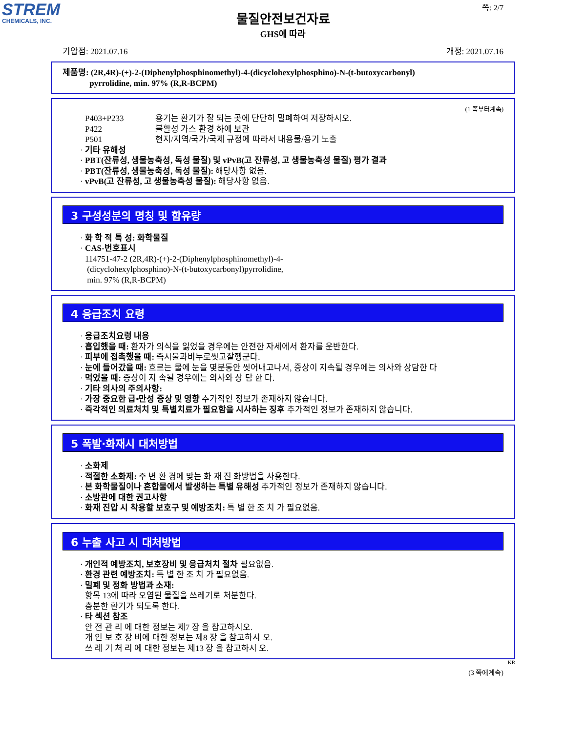STREM
CHEMICALS, INC.
쪽: 2/7
물질안전보건자료
GHS에 따라
기압점: 2021.07.16 개정: 2021.07.16
제품명: (2R,4R)-(+)-2-(Diphenylphosphinomethyl)-4-(dicyclohexylphosphino)-N-(t-butoxycarbonyl)
pyrrolidine, min. 97% (R,R-BCPM)
(1 쪽부터계속)
P403+P233 용기는 환기가 잘 되는 곳에 단단히 밀폐하여 저장하시오.
P422 불활성 가스 환경 하에 보관
P501 현지/지역/국가/국제 규정에 따라서 내용물/용기 노출
· 기타 유해성
· PBT(잔류성, 생물농축성, 독성 물질) 및 vPvB(고 잔류성, 고 생물농축성 물질) 평가 결과
· PBT(잔류성, 생물농축성, 독성 물질): 해당사항 없음.
· vPvB(고 잔류성, 고 생물농축성 물질): 해당사항 없음.
3 구성성분의 명칭 및 함유량
· 화 학 적 특 성: 화학물질
· CAS-번호표시
114751-47-2 (2R,4R)-(+)-2-(Diphenylphosphinomethyl)-4-
(dicyclohexylphosphino)-N-(t-butoxycarbonyl)pyrrolidine,
min. 97% (R,R-BCPM)
4 응급조치 요령
· 응급조치요령 내용
· 흡입했을 때: 환자가 의식을 잃었을 경우에는 안전한 자세에서 환자를 운반한다.
· 피부에 접촉했을 때: 즉시물과비누로씻고잘헹군다.
· 눈에 들어갔을 때: 흐르는 물에 눈을 몇분동안 씻어내고나서, 증상이 지속될 경우에는 의사와 상담한 다
· 먹었을 때: 증상이 지 속될 경우에는 의사와 상 담 한 다.
· 기타 의사의 주의사항:
· 가장 중요한 급•만성 증상 및 영향 추가적인 정보가 존재하지 않습니다.
· 즉각적인 의료처치 및 특별치료가 필요함을 시사하는 징후 추가적인 정보가 존재하지 않습니다.
5 폭발·화재시 대처방법
· 소화제
· 적절한 소화제: 주 변 환 경에 맞는 화 재 진 화방법을 사용한다.
· 본 화학물질이나 혼합물에서 발생하는 특별 유해성 추가적인 정보가 존재하지 않습니다.
· 소방관에 대한 권고사항
· 화재 진압 시 착용할 보호구 및 예방조치: 특 별 한 조 치 가 필요없음.
6 누출 사고 시 대처방법
· 개인적 예방조치, 보호장비 및 응급처치 절차 필요없음.
· 환경 관련 예방조치: 특 별 한 조 치 가 필요없음.
· 밀폐 및 정화 방법과 소재:
항목 13에 따라 오염된 물질을 쓰레기로 처분한다.
충분한 환기가 되도록 한다.
· 타 섹션 참조
안 전 관 리 에 대한 정보는 제7 장 을 참고하시오.
개 인 보 호 장 비에 대한 정보는 제8 장 을 참고하시 오.
쓰 레 기 처 리 에 대한 정보는 제13 장 을 참고하시 오.
KR
(3 쪽에계속)